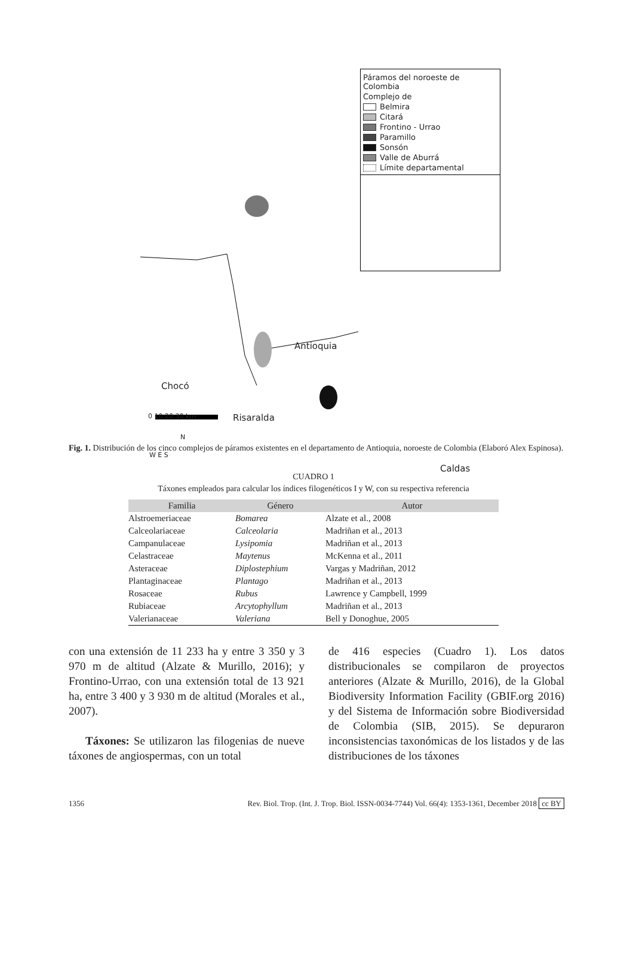Páramos del noroeste de Colombia
Complejo de
Belmira
Citará
Frontino - Urrao
Paramillo
Sonsón
Valle de Aburrá
Límite departamental
Antioquia
Chocó
Caldas
N
W E S
0 10 20 30 km Risaralda
Fig. 1. Distribución de los cinco complejos de páramos existentes en el departamento de Antioquia, noroeste de Colombia (Elaboró Alex Espinosa).
CUADRO 1
Táxones empleados para calcular los índices filogenéticos I y W, con su respectiva referencia
| Familia | Género | Autor |
| --- | --- | --- |
| Alstroemeriaceae | Bomarea | Alzate et al., 2008 |
| Calceolariaceae | Calceolaria | Madriñan et al., 2013 |
| Campanulaceae | Lysipomia | Madriñan et al., 2013 |
| Celastraceae | Maytenus | McKenna et al., 2011 |
| Asteraceae | Diplostephium | Vargas y Madriñan, 2012 |
| Plantaginaceae | Plantago | Madriñan et al., 2013 |
| Rosaceae | Rubus | Lawrence y Campbell, 1999 |
| Rubiaceae | Arcytophyllum | Madriñan et al., 2013 |
| Valerianaceae | Valeriana | Bell y Donoghue, 2005 |
con una extensión de 11 233 ha y entre 3 350 y 3 970 m de altitud (Alzate & Murillo, 2016); y Frontino-Urrao, con una extensión total de 13 921 ha, entre 3 400 y 3 930 m de altitud (Morales et al., 2007).
Táxones: Se utilizaron las filogenias de nueve táxones de angiospermas, con un total
de 416 especies (Cuadro 1). Los datos distribucionales se compilaron de proyectos anteriores (Alzate & Murillo, 2016), de la Global Biodiversity Information Facility (GBIF.org 2016) y del Sistema de Información sobre Biodiversidad de Colombia (SIB, 2015). Se depuraron inconsistencias taxonómicas de los listados y de las distribuciones de los táxones
1356 Rev. Biol. Trop. (Int. J. Trop. Biol. ISSN-0034-7744) Vol. 66(4): 1353-1361, December 2018 cc BY